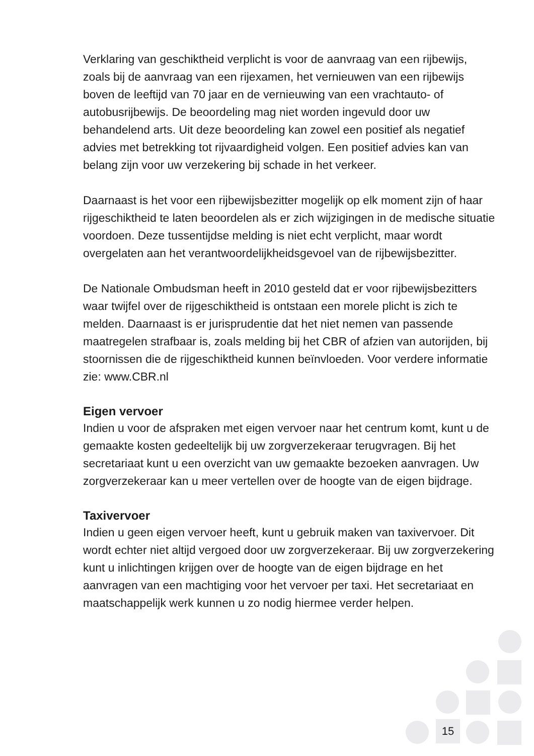Verklaring van geschiktheid verplicht is voor de aanvraag van een rijbewijs, zoals bij de aanvraag van een rijexamen, het vernieuwen van een rijbewijs boven de leeftijd van 70 jaar en de vernieuwing van een vrachtauto- of autobusrijbewijs. De beoordeling mag niet worden ingevuld door uw behandelend arts. Uit deze beoordeling kan zowel een positief als negatief advies met betrekking tot rijvaardigheid volgen. Een positief advies kan van belang zijn voor uw verzekering bij schade in het verkeer.
Daarnaast is het voor een rijbewijsbezitter mogelijk op elk moment zijn of haar rijgeschiktheid te laten beoordelen als er zich wijzigingen in de medische situatie voordoen. Deze tussentijdse melding is niet echt verplicht, maar wordt overgelaten aan het verantwoordelijkheidsgevoel van de rijbewijsbezitter.
De Nationale Ombudsman heeft in 2010 gesteld dat er voor rijbewijsbezitters waar twijfel over de rijgeschiktheid is ontstaan een morele plicht is zich te melden. Daarnaast is er jurisprudentie dat het niet nemen van passende maatregelen strafbaar is, zoals melding bij het CBR of afzien van autorijden, bij stoornissen die de rijgeschiktheid kunnen beïnvloeden. Voor verdere informatie zie: www.CBR.nl
Eigen vervoer
Indien u voor de afspraken met eigen vervoer naar het centrum komt, kunt u de gemaakte kosten gedeeltelijk bij uw zorgverzekeraar terugvragen. Bij het secretariaat kunt u een overzicht van uw gemaakte bezoeken aanvragen. Uw zorgverzekeraar kan u meer vertellen over de hoogte van de eigen bijdrage.
Taxivervoer
Indien u geen eigen vervoer heeft, kunt u gebruik maken van taxivervoer. Dit wordt echter niet altijd vergoed door uw zorgverzekeraar. Bij uw zorgverzekering kunt u inlichtingen krijgen over de hoogte van de eigen bijdrage en het aanvragen van een machtiging voor het vervoer per taxi. Het secretariaat en maatschappelijk werk kunnen u zo nodig hiermee verder helpen.
15